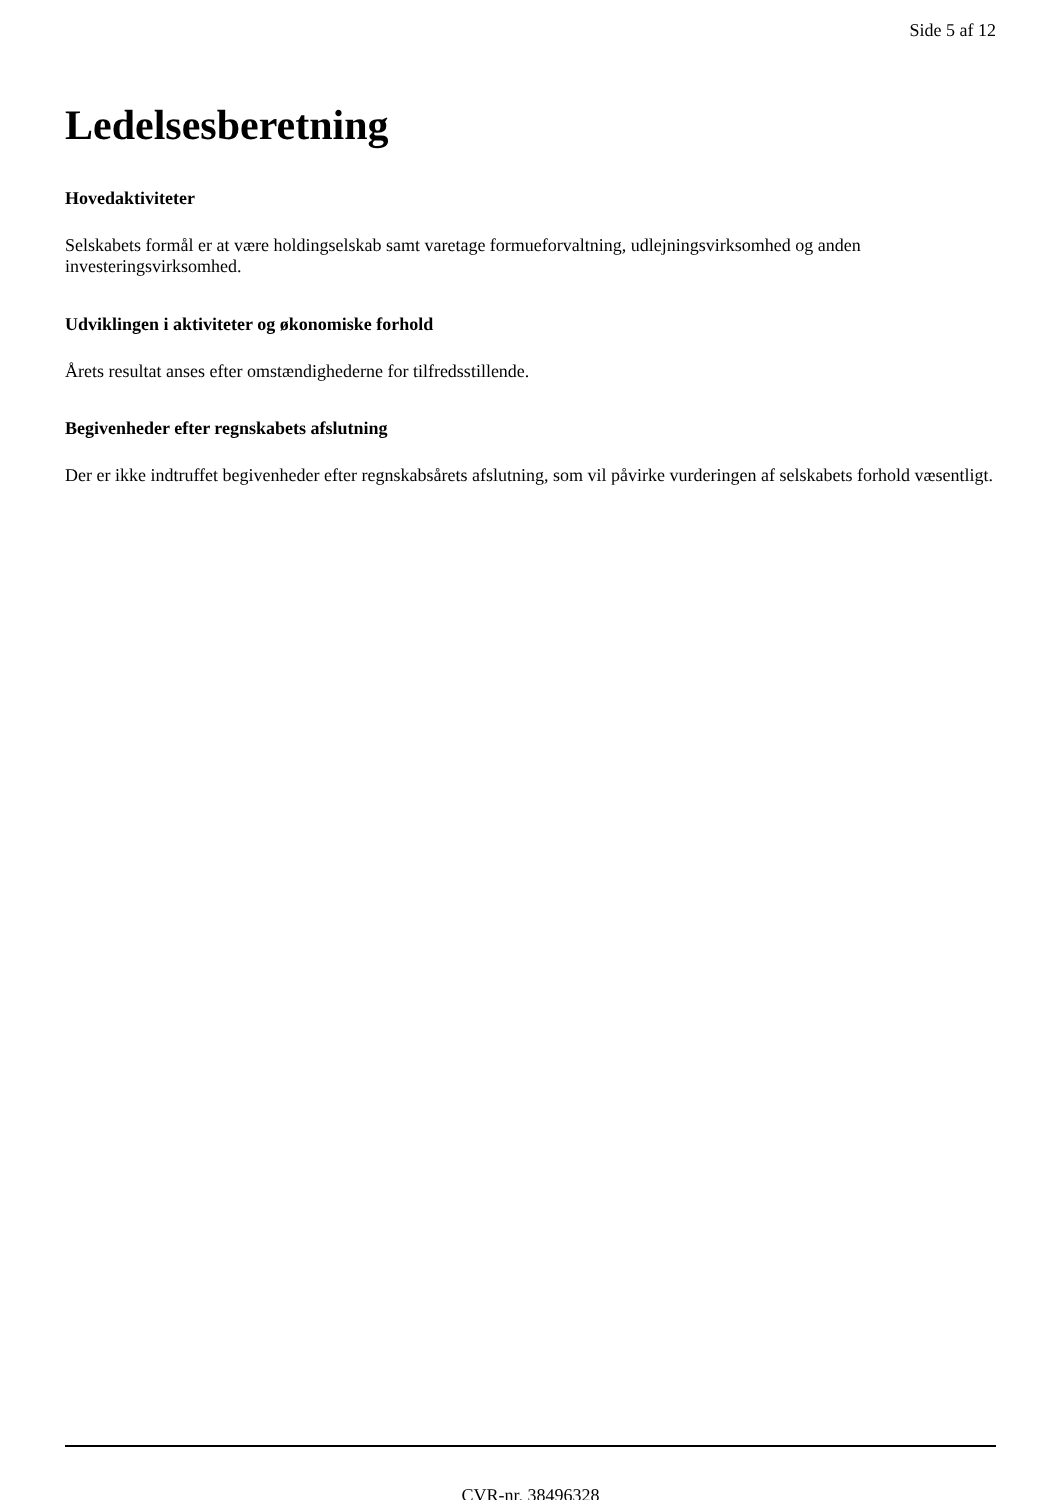Side 5 af 12
Ledelsesberetning
Hovedaktiviteter
Selskabets formål er at være holdingselskab samt varetage formueforvaltning, udlejningsvirksomhed og anden investeringsvirksomhed.
Udviklingen i aktiviteter og økonomiske forhold
Årets resultat anses efter omstændighederne for tilfredsstillende.
Begivenheder efter regnskabets afslutning
Der er ikke indtruffet begivenheder efter regnskabsårets afslutning, som vil påvirke vurderingen af selskabets forhold væsentligt.
CVR-nr. 38496328